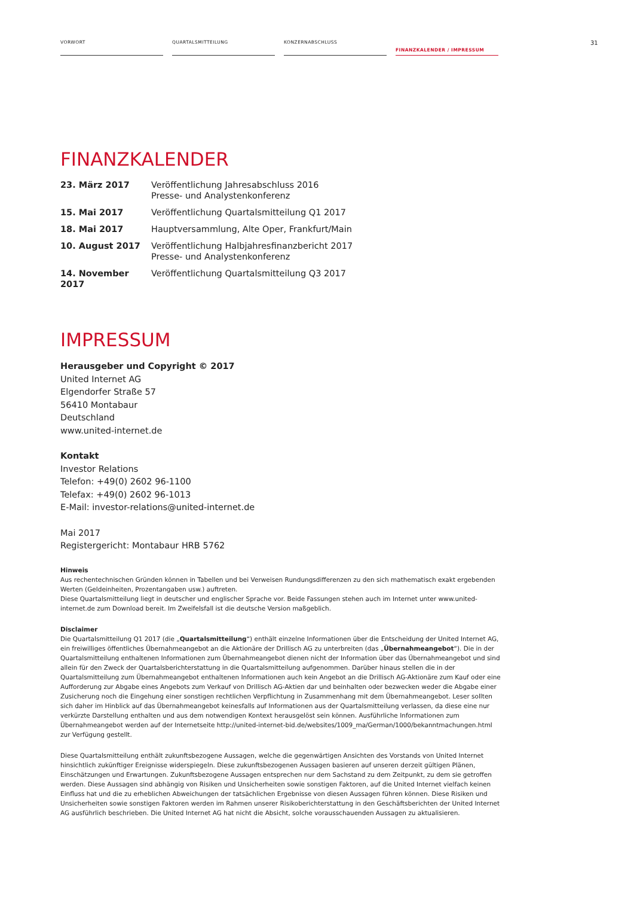VORWORT QUARTALSMITTEILUNG KONZERNABSCHLUSS
FINANZKALENDER / IMPRESSUM
31
FINANZKALENDER
| 23. März 2017 | Veröffentlichung Jahresabschluss 2016 Presse- und Analystenkonferenz |
| 15. Mai 2017 | Veröffentlichung Quartalsmitteilung Q1 2017 |
| 18. Mai 2017 | Hauptversammlung, Alte Oper, Frankfurt/Main |
| 10. August 2017 | Veröffentlichung Halbjahresfinanzbericht 2017 Presse- und Analystenkonferenz |
| 14. November 2017 | Veröffentlichung Quartalsmitteilung Q3 2017 |
IMPRESSUM
Herausgeber und Copyright © 2017
United Internet AG
Elgendorfer Straße 57
56410 Montabaur
Deutschland
www.united-internet.de
Kontakt
Investor Relations
Telefon: +49(0) 2602 96-1100
Telefax: +49(0) 2602 96-1013
E-Mail: investor-relations@united-internet.de
Mai 2017
Registergericht: Montabaur HRB 5762
Hinweis
Aus rechentechnischen Gründen können in Tabellen und bei Verweisen Rundungsdifferenzen zu den sich mathematisch exakt ergebenden Werten (Geldeinheiten, Prozentangaben usw.) auftreten.
Diese Quartalsmitteilung liegt in deutscher und englischer Sprache vor. Beide Fassungen stehen auch im Internet unter www.united-internet.de zum Download bereit. Im Zweifelsfall ist die deutsche Version maßgeblich.
Disclaimer
Die Quartalsmitteilung Q1 2017 (die „Quartalsmitteilung“) enthält einzelne Informationen über die Entscheidung der United Internet AG, ein freiwilliges öffentliches Übernahmeangebot an die Aktionäre der Drillisch AG zu unterbreiten (das „Übernahmeangebot“). Die in der Quartalsmitteilung enthaltenen Informationen zum Übernahmeangebot dienen nicht der Information über das Übernahmeangebot und sind allein für den Zweck der Quartalsberichterstattung in die Quartalsmitteilung aufgenommen. Darüber hinaus stellen die in der Quartalsmitteilung zum Übernahmeangebot enthaltenen Informationen auch kein Angebot an die Drillisch AG-Aktionäre zum Kauf oder eine Aufforderung zur Abgabe eines Angebots zum Verkauf von Drillisch AG-Aktien dar und beinhalten oder bezwecken weder die Abgabe einer Zusicherung noch die Eingehung einer sonstigen rechtlichen Verpflichtung in Zusammenhang mit dem Übernahmeangebot. Leser sollten sich daher im Hinblick auf das Übernahmeangebot keinesfalls auf Informationen aus der Quartalsmitteilung verlassen, da diese eine nur verkürzte Darstellung enthalten und aus dem notwendigen Kontext herausgelöst sein können. Ausführliche Informationen zum Übernahmeangebot werden auf der Internetseite http://united-internet-bid.de/websites/1009_ma/German/1000/bekanntmachungen.html zur Verfügung gestellt.
Diese Quartalsmitteilung enthält zukunftsbezogene Aussagen, welche die gegenwärtigen Ansichten des Vorstands von United Internet hinsichtlich zukünftiger Ereignisse widerspiegeln. Diese zukunftsbezogenen Aussagen basieren auf unseren derzeit gültigen Plänen, Einschätzungen und Erwartungen. Zukunftsbezogene Aussagen entsprechen nur dem Sachstand zu dem Zeitpunkt, zu dem sie getroffen werden. Diese Aussagen sind abhängig von Risiken und Unsicherheiten sowie sonstigen Faktoren, auf die United Internet vielfach keinen Einfluss hat und die zu erheblichen Abweichungen der tatsächlichen Ergebnisse von diesen Aussagen führen können. Diese Risiken und Unsicherheiten sowie sonstigen Faktoren werden im Rahmen unserer Risikoberichterstattung in den Geschäftsberichten der United Internet AG ausführlich beschrieben. Die United Internet AG hat nicht die Absicht, solche vorausschauenden Aussagen zu aktualisieren.